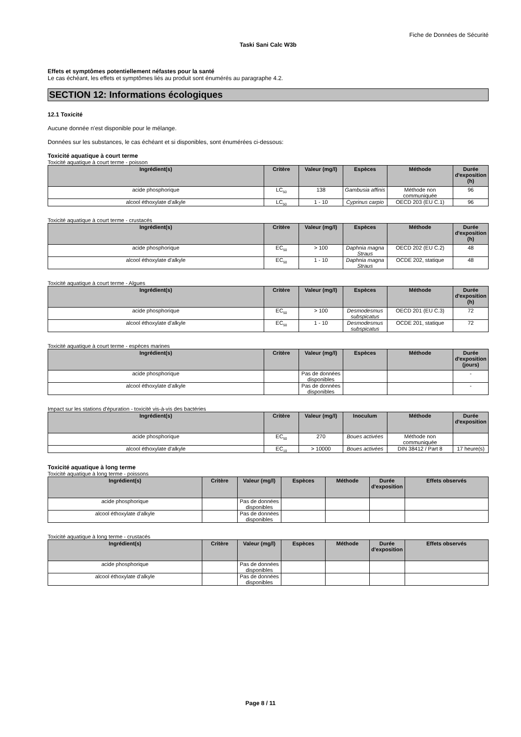Fiche de Données de Sécurité
Taski Sani Calc W3b
Effets et symptômes potentiellement néfastes pour la santé
Le cas échéant, les effets et symptômes liés au produit sont énumérés au paragraphe 4.2.
SECTION 12: Informations écologiques
12.1 Toxicité
Aucune donnée n'est disponible pour le mélange.
Données sur les substances, le cas échéant et si disponibles, sont énumérées ci-dessous:
Toxicité aquatique à court terme
Toxicité aquatique à court terme - poisson
| Ingrédient(s) | Critère | Valeur (mg/l) | Espèces | Méthode | Durée d'exposition (h) |
| --- | --- | --- | --- | --- | --- |
| acide phosphorique | LC<sub>50</sub> | 138 | Gambusia affinis | Méthode non communiquée | 96 |
| alcool éthoxylate d'alkyle | LC<sub>50</sub> | 1 - 10 | Cyprinus carpio | OECD 203 (EU C.1) | 96 |
Toxicité aquatique à court terme - crustacés
| Ingrédient(s) | Critère | Valeur (mg/l) | Espèces | Méthode | Durée d'exposition (h) |
| --- | --- | --- | --- | --- | --- |
| acide phosphorique | EC<sub>50</sub> | > 100 | Daphnia magna Straus | OECD 202 (EU C.2) | 48 |
| alcool éthoxylate d'alkyle | EC<sub>50</sub> | 1 - 10 | Daphnia magna Straus | OCDE 202, statique | 48 |
Toxicité aquatique à court terme - Algues
| Ingrédient(s) | Critère | Valeur (mg/l) | Espèces | Méthode | Durée d'exposition (h) |
| --- | --- | --- | --- | --- | --- |
| acide phosphorique | EC<sub>50</sub> | > 100 | Desmodesmus subspicatus | OECD 201 (EU C.3) | 72 |
| alcool éthoxylate d'alkyle | EC<sub>50</sub> | 1 - 10 | Desmodesmus subspicatus | OCDE 201, statique | 72 |
Toxicité aquatique à court terme - espèces marines
| Ingrédient(s) | Critère | Valeur (mg/l) | Espèces | Méthode | Durée d'exposition (jours) |
| --- | --- | --- | --- | --- | --- |
| acide phosphorique | | Pas de données disponibles | | | - |
| alcool éthoxylate d'alkyle | | Pas de données disponibles | | | - |
Impact sur les stations d'épuration - toxicité vis-à-vis des bactéries
| Ingrédient(s) | Critère | Valeur (mg/l) | Inoculum | Méthode | Durée d'exposition |
| --- | --- | --- | --- | --- | --- |
| acide phosphorique | EC<sub>50</sub> | 270 | Boues activées | Méthode non communiquée | |
| alcool éthoxylate d'alkyle | EC<sub>10</sub> | > 10000 | Boues activées | DIN 38412 / Part 8 | 17 heure(s) |
Toxicité aquatique à long terme
Toxicité aquatique à long terme - poissons
| Ingrédient(s) | Critère | Valeur (mg/l) | Espèces | Méthode | Durée d'exposition | Effets observés |
| --- | --- | --- | --- | --- | --- | --- |
| acide phosphorique | | Pas de données disponibles | | | | |
| alcool éthoxylate d'alkyle | | Pas de données disponibles | | | | |
Toxicité aquatique à long terme - crustacés
| Ingrédient(s) | Critère | Valeur (mg/l) | Espèces | Méthode | Durée d'exposition | Effets observés |
| --- | --- | --- | --- | --- | --- | --- |
| acide phosphorique | | Pas de données disponibles | | | | |
| alcool éthoxylate d'alkyle | | Pas de données disponibles | | | | |
Page 8 / 11